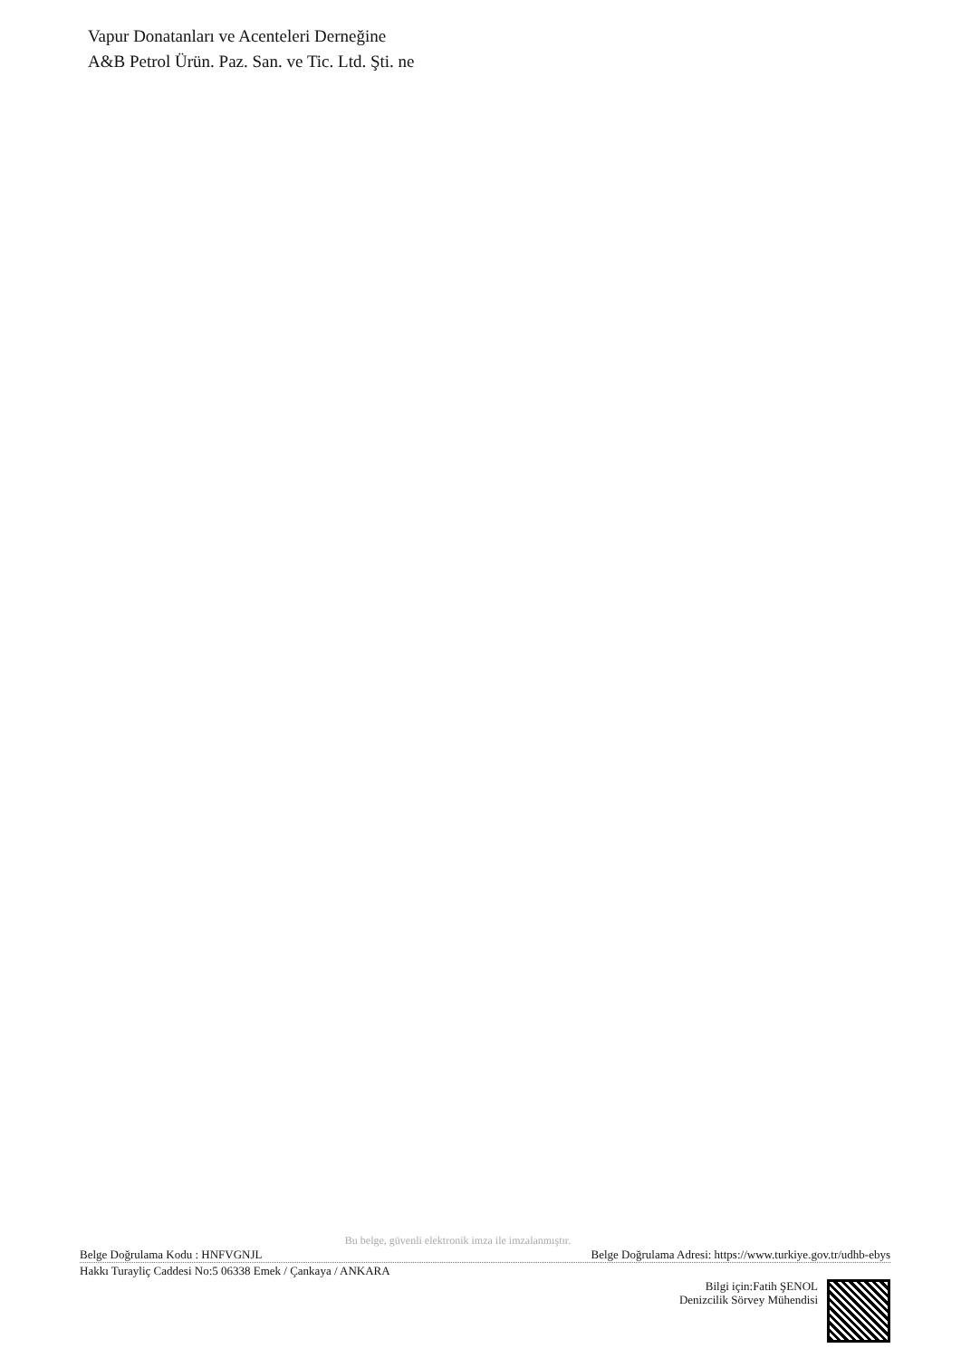Vapur Donatanları ve Acenteleri Derneğine
A&B Petrol Ürün. Paz. San. ve Tic. Ltd. Şti. ne
Bu belge, güvenli elektronik imza ile imzalanmıştır.
Belge Doğrulama Kodu : HNFVGNJL Belge Doğrulama Adresi: https://www.turkiye.gov.tr/udhb-ebys
Hakkı Turayliç Caddesi No:5 06338 Emek / Çankaya / ANKARA
Bilgi için:Fatih ŞENOL
Denizcilik Sörvey Mühendisi